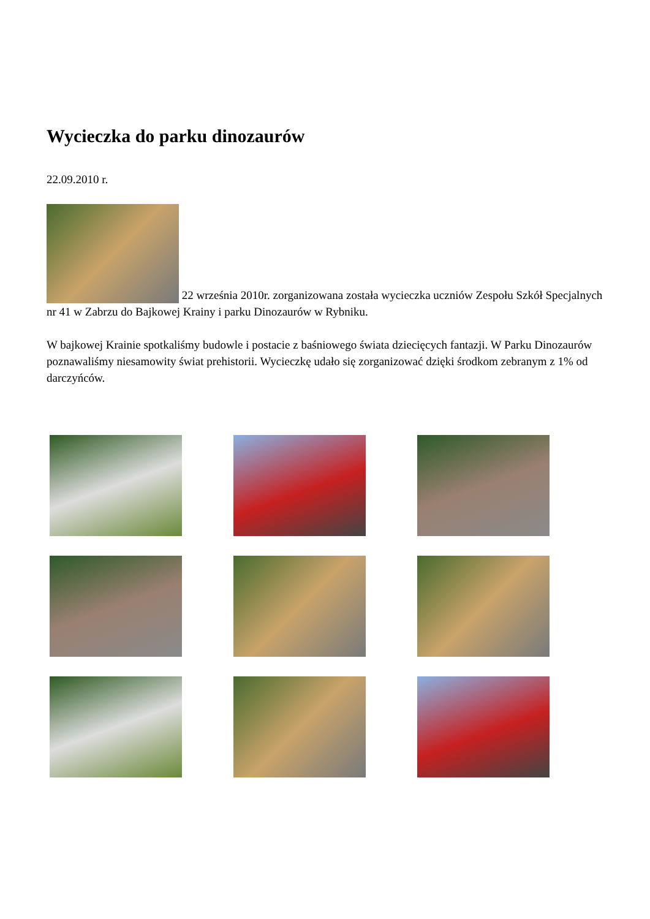Wycieczka do parku dinozaurów
22.09.2010 r.
22 września 2010r. zorganizowana została wycieczka uczniów Zespołu Szkół Specjalnych nr 41 w Zabrzu do Bajkowej Krainy i parku Dinozaurów w Rybniku.
W bajkowej Krainie spotkaliśmy budowle i postacie z baśniowego świata dziecięcych fantazji. W Parku Dinozaurów poznawaliśmy niesamowity świat prehistorii. Wycieczkę udało się zorganizować dzięki środkom zebranym z 1% od darczyńców.